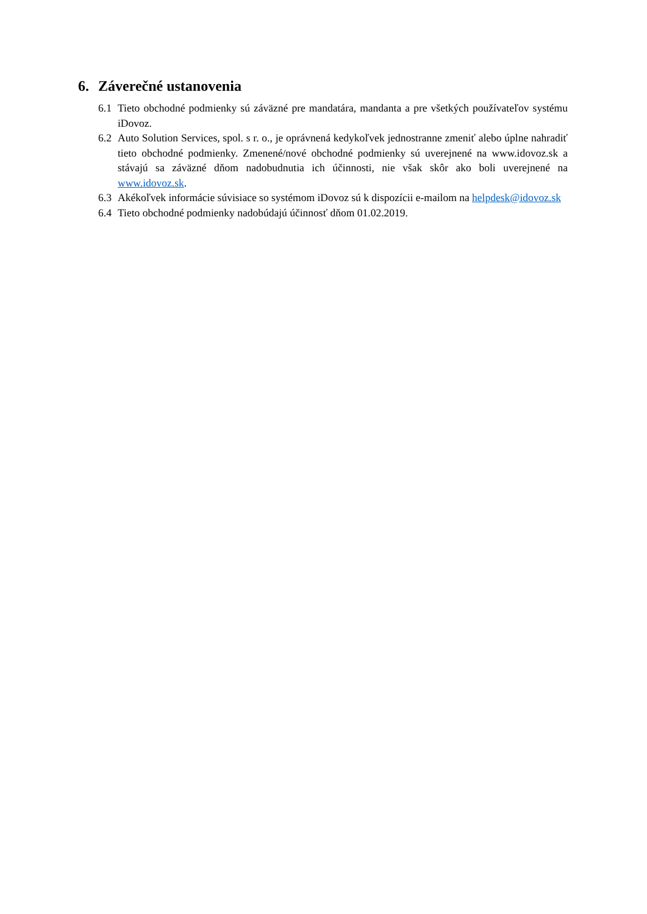6. Záverečné ustanovenia
6.1 Tieto obchodné podmienky sú záväzné pre mandatára, mandanta a pre všetkých používateľov systému iDovoz.
6.2 Auto Solution Services, spol. s r. o., je oprávnená kedykoľvek jednostranne zmeniť alebo úplne nahradiť tieto obchodné podmienky. Zmenené/nové obchodné podmienky sú uverejnené na www.idovoz.sk a stávajú sa záväzné dňom nadobudnutia ich účinnosti, nie však skôr ako boli uverejnené na www.idovoz.sk.
6.3 Akékoľvek informácie súvisiace so systémom iDovoz sú k dispozícii e-mailom na helpdesk@idovoz.sk
6.4 Tieto obchodné podmienky nadobúdajú účinnosť dňom 01.02.2019.